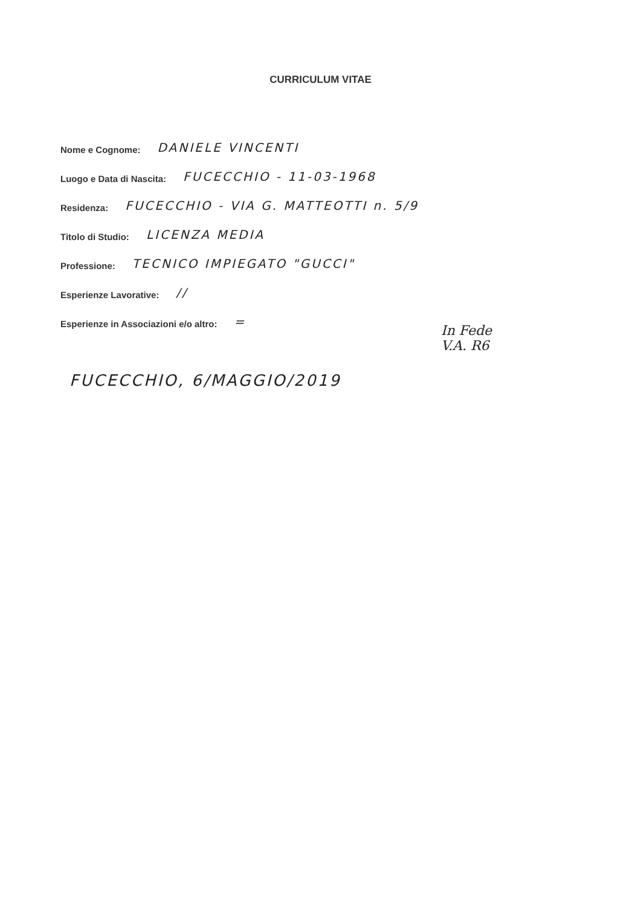CURRICULUM VITAE
Nome e Cognome: DANIELE VINCENTI
Luogo e Data di Nascita: FUCECCHIO - 11-03-1968
Residenza: FUCECCHIO - VIA G. MATTEOTTI n. 5/9
Titolo di Studio: LICENZA MEDIA
Professione: TECNICO IMPIEGATO "GUCCI"
Esperienze Lavorative: //
Esperienze in Associazioni e/o altro: =
In Fede
V.A. R6
FUCECCHIO, 6/MAGGIO/2019